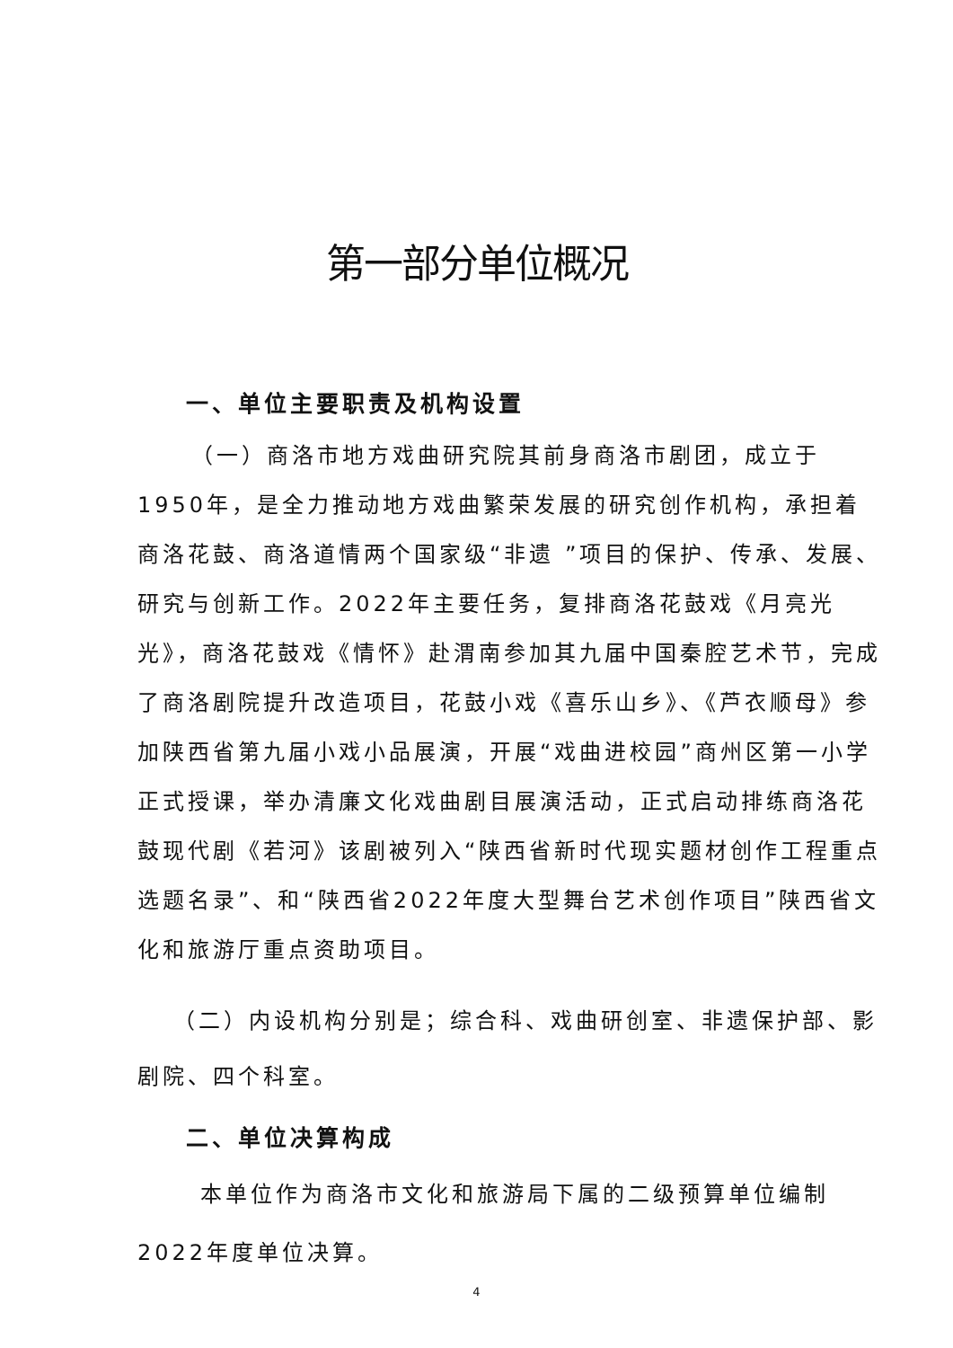第一部分单位概况
一、单位主要职责及机构设置
（一）商洛市地方戏曲研究院其前身商洛市剧团，成立于1950年，是全力推动地方戏曲繁荣发展的研究创作机构，承担着商洛花鼓、商洛道情两个国家级“非遗 ”项目的保护、传承、发展、研究与创新工作。2022年主要任务，复排商洛花鼓戏《月亮光光》，商洛花鼓戏《情怀》赴渭南参加其九届中国秦腔艺术节，完成了商洛剧院提升改造项目，花鼓小戏《喜乐山乡》、《芦衣顺母》参加陕西省第九届小戏小品展演，开展“戏曲进校园”商州区第一小学正式授课，举办清廉文化戏曲剧目展演活动，正式启动排练商洛花鼓现代剧《若河》该剧被列入“陕西省新时代现实题材创作工程重点选题名录”、和“陕西省2022年度大型舞台艺术创作项目”陕西省文化和旅游厅重点资助项目。
（二）内设机构分别是；综合科、戏曲研创室、非遗保护部、影剧院、四个科室。
二、单位决算构成
本单位作为商洛市文化和旅游局下属的二级预算单位编制2022年度单位决算。
4